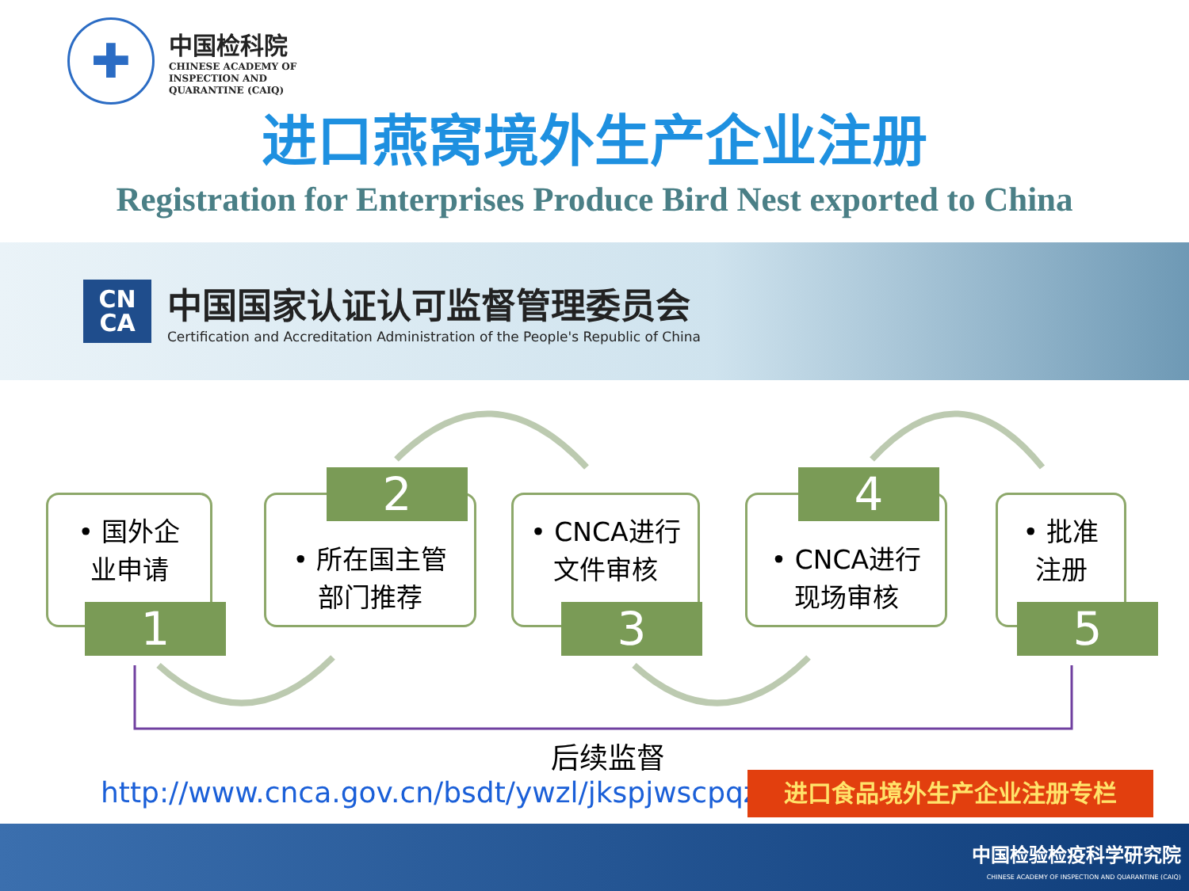✚
中国检科院
CHINESE ACADEMY OF
INSPECTION AND
QUARANTINE (CAIQ)
进口燕窝境外生产企业注册
Registration for Enterprises Produce Bird Nest exported to China
CN
CA
中国国家认证认可监督管理委员会
Certification and Accreditation Administration of the People's Republic of China
• 国外企
业申请
1
• 所在国主管
部门推荐
2
• CNCA进行
文件审核
3
• CNCA进行
现场审核
4
• 批准
注册
5
后续监督
http://www.cnca.gov.cn/bsdt/ywzl/jkspjwscpqzc/
进口食品境外生产企业注册专栏
中国检验检疫科学研究院
CHINESE ACADEMY OF INSPECTION AND QUARANTINE (CAIQ)